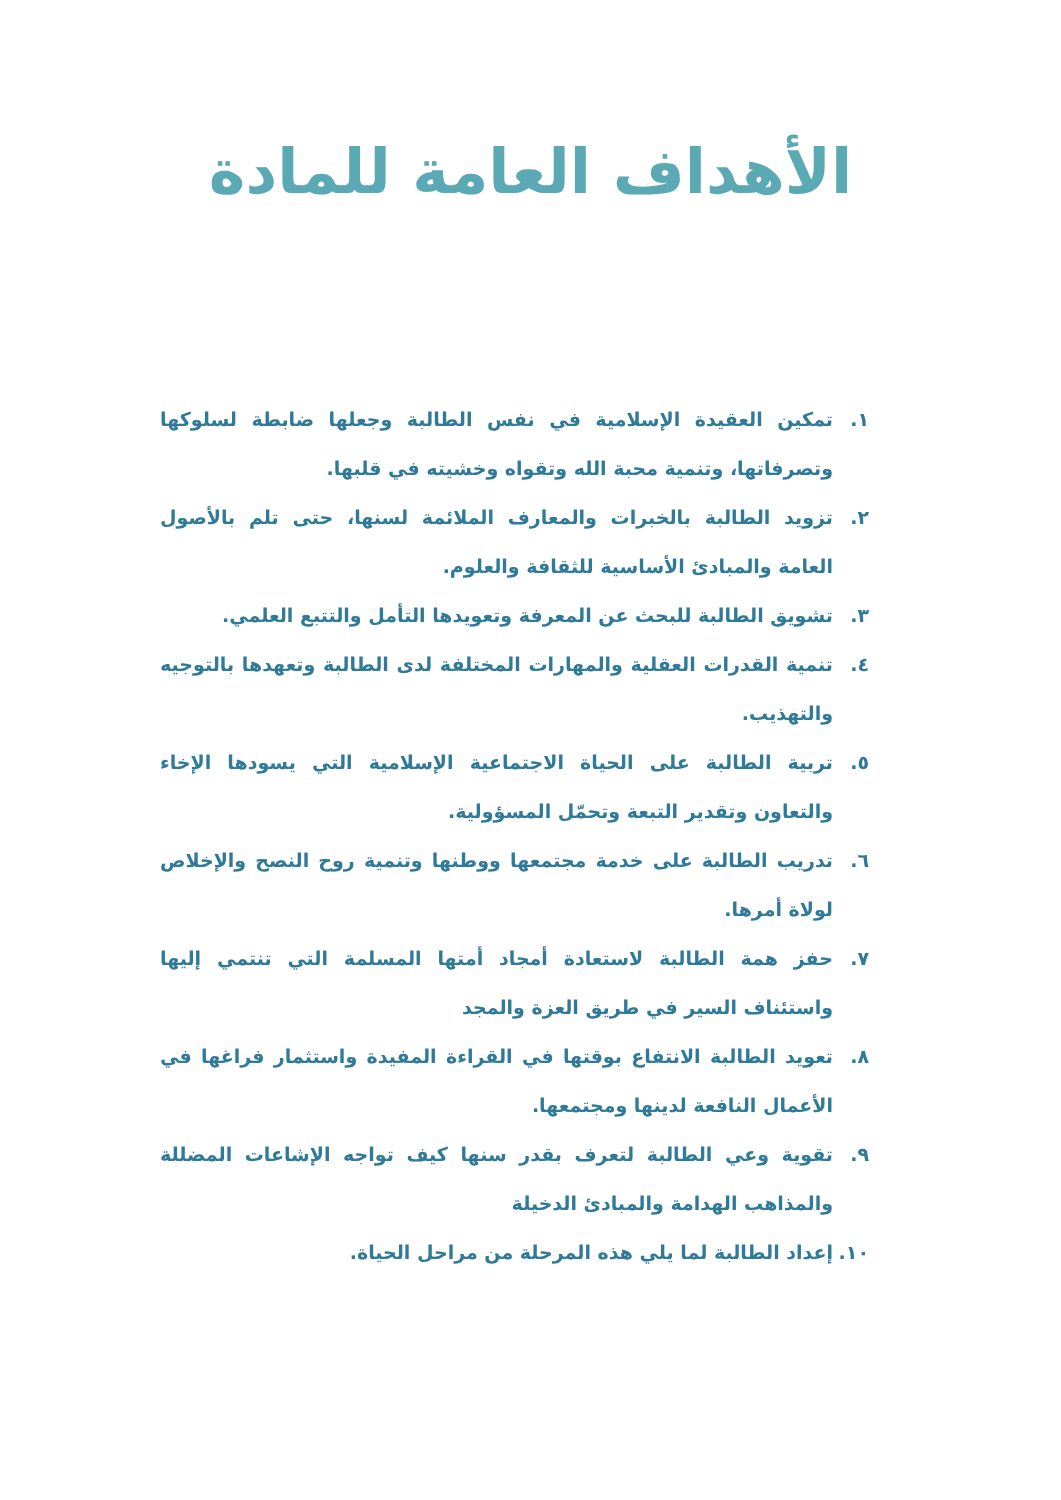الأهداف العامة للمادة
١. تمكين العقيدة الإسلامية في نفس الطالبة وجعلها ضابطة لسلوكها وتصرفاتها، وتنمية محبة الله وتقواه وخشيته في قلبها.
٢. تزويد الطالبة بالخبرات والمعارف الملائمة لسنها، حتى تلم بالأصول العامة والمبادئ الأساسية للثقافة والعلوم.
٣. تشويق الطالبة للبحث عن المعرفة وتعويدها التأمل والتتبع العلمي.
٤. تنمية القدرات العقلية والمهارات المختلفة لدى الطالبة وتعهدها بالتوجيه والتهذيب.
٥. تربية الطالبة على الحياة الاجتماعية الإسلامية التي يسودها الإخاء والتعاون وتقدير التبعة وتحمّل المسؤولية.
٦. تدريب الطالبة على خدمة مجتمعها ووطنها وتنمية روح النصح والإخلاص لولاة أمرها.
٧. حفز همة الطالبة لاستعادة أمجاد أمتها المسلمة التي تنتمي إليها واستئناف السير في طريق العزة والمجد
٨. تعويد الطالبة الانتفاع بوقتها في القراءة المفيدة واستثمار فراغها في الأعمال النافعة لدينها ومجتمعها.
٩. تقوية وعي الطالبة لتعرف بقدر سنها كيف تواجه الإشاعات المضللة والمذاهب الهدامة والمبادئ الدخيلة
١٠. إعداد الطالبة لما يلي هذه المرحلة من مراحل الحياة.